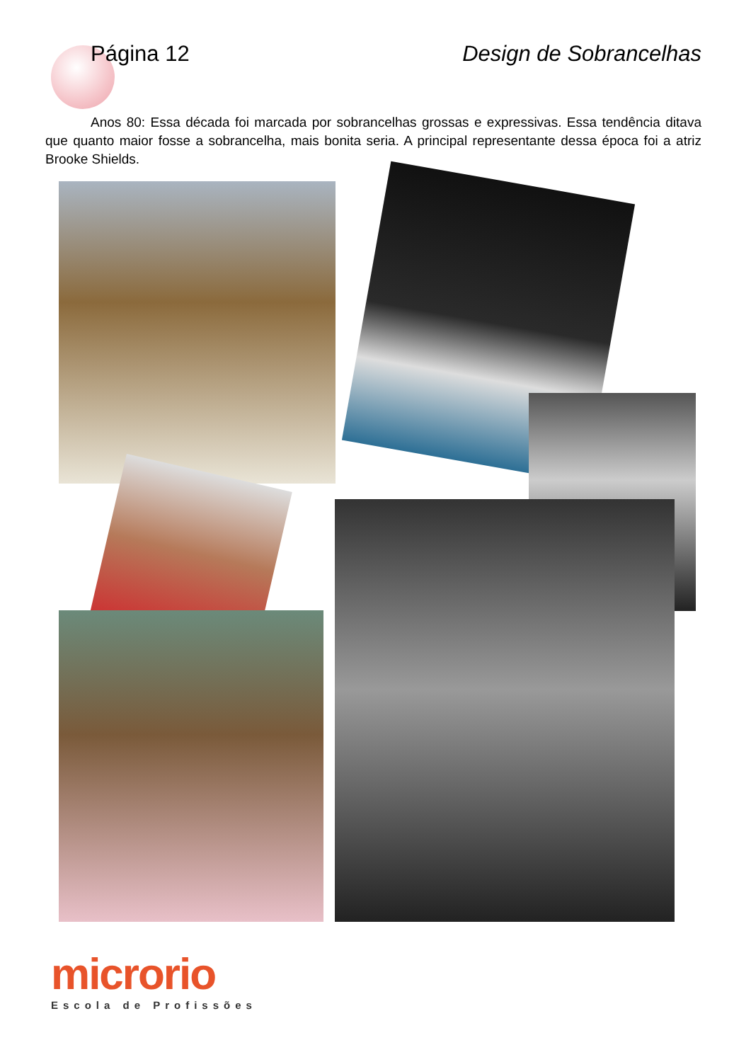Página 12 Design de Sobrancelhas
Anos 80: Essa década foi marcada por sobrancelhas grossas e expressivas. Essa tendência ditava que quanto maior fosse a sobrancelha, mais bonita seria. A principal representante dessa época foi a atriz Brooke Shields.
microrio
Escola de Profissões